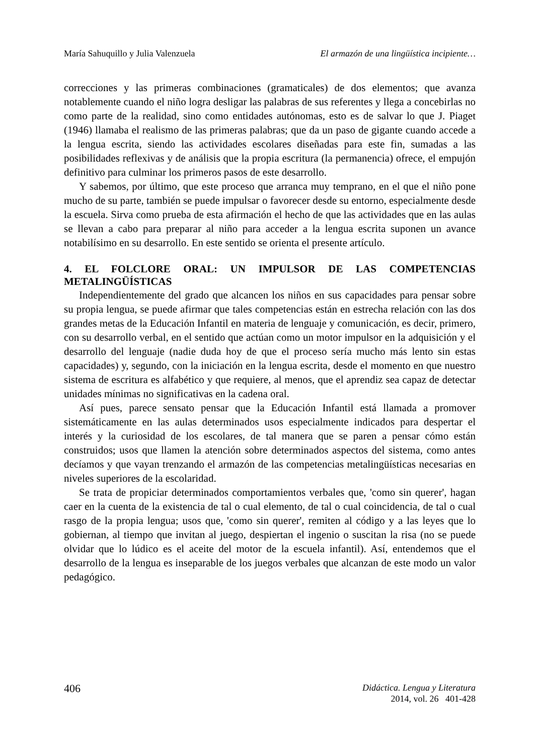María Sahuquillo y Julia Valenzuela El armazón de una lingüística incipiente…
correcciones y las primeras combinaciones (gramaticales) de dos elementos; que avanza notablemente cuando el niño logra desligar las palabras de sus referentes y llega a concebirlas no como parte de la realidad, sino como entidades autónomas, esto es de salvar lo que J. Piaget (1946) llamaba el realismo de las primeras palabras; que da un paso de gigante cuando accede a la lengua escrita, siendo las actividades escolares diseñadas para este fin, sumadas a las posibilidades reflexivas y de análisis que la propia escritura (la permanencia) ofrece, el empujón definitivo para culminar los primeros pasos de este desarrollo.
Y sabemos, por último, que este proceso que arranca muy temprano, en el que el niño pone mucho de su parte, también se puede impulsar o favorecer desde su entorno, especialmente desde la escuela. Sirva como prueba de esta afirmación el hecho de que las actividades que en las aulas se llevan a cabo para preparar al niño para acceder a la lengua escrita suponen un avance notabilísimo en su desarrollo. En este sentido se orienta el presente artículo.
4. EL FOLCLORE ORAL: UN IMPULSOR DE LAS COMPETENCIAS METALINGÜÍSTICAS
Independientemente del grado que alcancen los niños en sus capacidades para pensar sobre su propia lengua, se puede afirmar que tales competencias están en estrecha relación con las dos grandes metas de la Educación Infantil en materia de lenguaje y comunicación, es decir, primero, con su desarrollo verbal, en el sentido que actúan como un motor impulsor en la adquisición y el desarrollo del lenguaje (nadie duda hoy de que el proceso sería mucho más lento sin estas capacidades) y, segundo, con la iniciación en la lengua escrita, desde el momento en que nuestro sistema de escritura es alfabético y que requiere, al menos, que el aprendiz sea capaz de detectar unidades mínimas no significativas en la cadena oral.
Así pues, parece sensato pensar que la Educación Infantil está llamada a promover sistemáticamente en las aulas determinados usos especialmente indicados para despertar el interés y la curiosidad de los escolares, de tal manera que se paren a pensar cómo están construidos; usos que llamen la atención sobre determinados aspectos del sistema, como antes decíamos y que vayan trenzando el armazón de las competencias metalingüísticas necesarias en niveles superiores de la escolaridad.
Se trata de propiciar determinados comportamientos verbales que, 'como sin querer', hagan caer en la cuenta de la existencia de tal o cual elemento, de tal o cual coincidencia, de tal o cual rasgo de la propia lengua; usos que, 'como sin querer', remiten al código y a las leyes que lo gobiernan, al tiempo que invitan al juego, despiertan el ingenio o suscitan la risa (no se puede olvidar que lo lúdico es el aceite del motor de la escuela infantil). Así, entendemos que el desarrollo de la lengua es inseparable de los juegos verbales que alcanzan de este modo un valor pedagógico.
406
Didáctica. Lengua y Literatura
2014, vol. 26 401-428